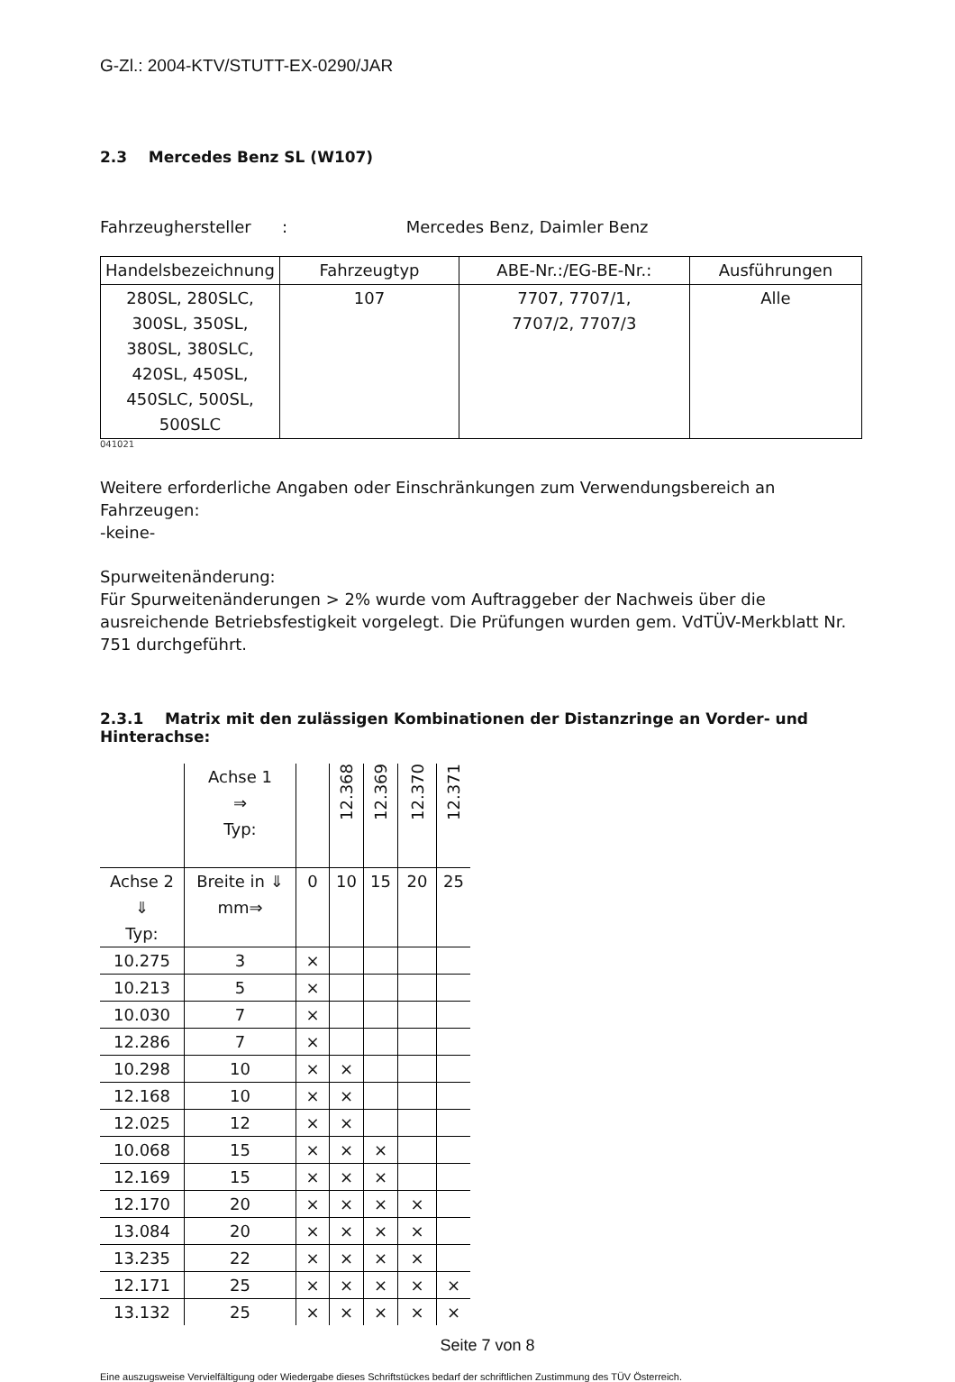G-Zl.: 2004-KTV/STUTT-EX-0290/JAR
2.3 Mercedes Benz SL (W107)
Fahrzeughersteller : Mercedes Benz, Daimler Benz
| Handelsbezeichnung | Fahrzeugtyp | ABE-Nr.:/EG-BE-Nr.: | Ausführungen |
| --- | --- | --- | --- |
| 280SL, 280SLC, 300SL, 350SL, 380SL, 380SLC, 420SL, 450SL, 450SLC, 500SL, 500SLC | 107 | 7707, 7707/1, 7707/2, 7707/3 | Alle |
041021
Weitere erforderliche Angaben oder Einschränkungen zum Verwendungsbereich an Fahrzeugen:
-keine-
Spurweitenänderung:
Für Spurweitenänderungen > 2% wurde vom Auftraggeber der Nachweis über die ausreichende Betriebsfestigkeit vorgelegt. Die Prüfungen wurden gem. VdTÜV-Merkblatt Nr. 751 durchgeführt.
2.3.1 Matrix mit den zulässigen Kombinationen der Distanzringe an Vorder- und Hinterachse:
| | Achse 1 ⇒ Typ: | | 12.368 | 12.369 | 12.370 | 12.371 |
| Achse 2 ⇓ Typ: | Breite in ⇓ mm⇒ | 0 | 10 | 15 | 20 | 25 |
| 10.275 | 3 | × | | | | |
| 10.213 | 5 | × | | | | |
| 10.030 | 7 | × | | | | |
| 12.286 | 7 | × | | | | |
| 10.298 | 10 | × | × | | | |
| 12.168 | 10 | × | × | | | |
| 12.025 | 12 | × | × | | | |
| 10.068 | 15 | × | × | × | | |
| 12.169 | 15 | × | × | × | | |
| 12.170 | 20 | × | × | × | × | |
| 13.084 | 20 | × | × | × | × | |
| 13.235 | 22 | × | × | × | × | |
| 12.171 | 25 | × | × | × | × | × |
| 13.132 | 25 | × | × | × | × | × |
Seite 7 von 8
Eine auszugsweise Vervielfältigung oder Wiedergabe dieses Schriftstückes bedarf der schriftlichen Zustimmung des TÜV Österreich.